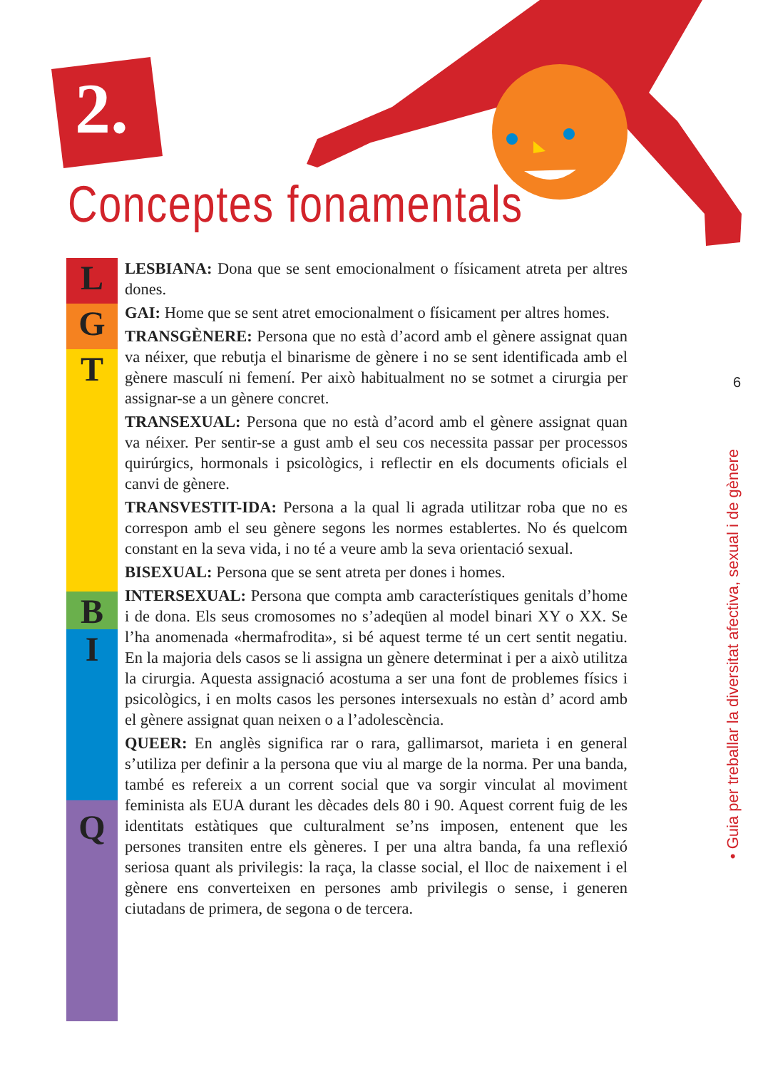2.
Conceptes fonamentals
6
• Guia per treballar la diversitat afectiva, sexual i de gènere
L
G
T
B
I
Q
LESBIANA: Dona que se sent emocionalment o físicament atreta per altres dones.
GAI: Home que se sent atret emocionalment o físicament per altres homes.
TRANSGÈNERE: Persona que no està d’acord amb el gènere assignat quan va néixer, que rebutja el binarisme de gènere i no se sent identificada amb el gènere masculí ni femení. Per això habitualment no se sotmet a cirurgia per assignar-se a un gènere concret.
TRANSEXUAL: Persona que no està d’acord amb el gènere assignat quan va néixer. Per sentir-se a gust amb el seu cos necessita passar per processos quirúrgics, hormonals i psicològics, i reflectir en els documents oficials el canvi de gènere.
TRANSVESTIT-IDA: Persona a la qual li agrada utilitzar roba que no es correspon amb el seu gènere segons les normes establertes. No és quelcom constant en la seva vida, i no té a veure amb la seva orientació sexual.
BISEXUAL: Persona que se sent atreta per dones i homes.
INTERSEXUAL: Persona que compta amb característiques genitals d’home i de dona. Els seus cromosomes no s’adeqüen al model binari XY o XX. Se l’ha anomenada «hermafrodita», si bé aquest terme té un cert sentit negatiu. En la majoria dels casos se li assigna un gènere determinat i per a això utilitza la cirurgia. Aquesta assignació acostuma a ser una font de problemes físics i psicològics, i en molts casos les persones intersexuals no estàn d’ acord amb el gènere assignat quan neixen o a l’adolescència.
QUEER: En anglès significa rar o rara, gallimarsot, marieta i en general s’utiliza per definir a la persona que viu al marge de la norma. Per una banda, també es refereix a un corrent social que va sorgir vinculat al moviment feminista als EUA durant les dècades dels 80 i 90. Aquest corrent fuig de les identitats estàtiques que culturalment se’ns imposen, entenent que les persones transiten entre els gèneres. I per una altra banda, fa una reflexió seriosa quant als privilegis: la raça, la classe social, el lloc de naixement i el gènere ens converteixen en persones amb privilegis o sense, i generen ciutadans de primera, de segona o de tercera.